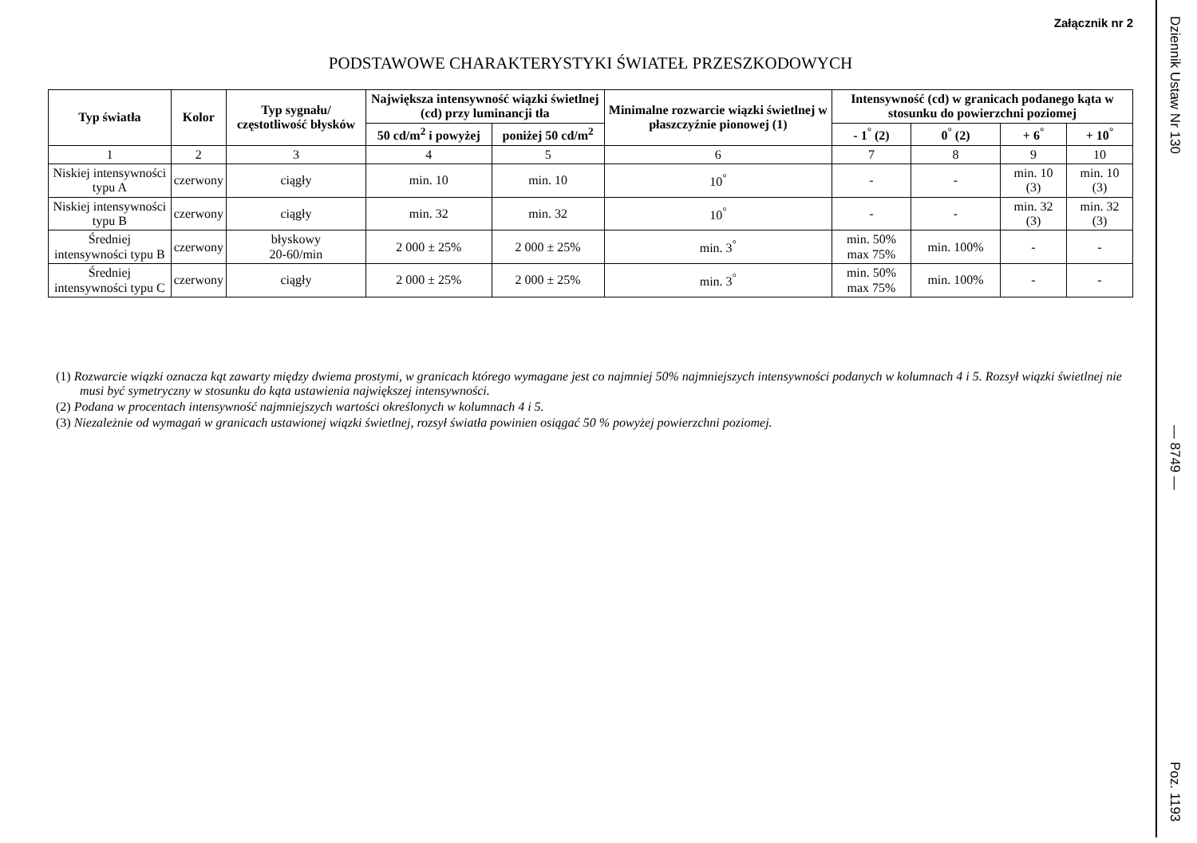Załącznik nr 2
PODSTAWOWE CHARAKTERYSTYKI ŚWIATEŁ PRZESZKODOWYCH
| Typ światła | Kolor | Typ sygnału/ częstotliwość błysków | Największa intensywność wiązki świetlnej (cd) przy luminancji tła | | Minimalne rozwarcie wiązki świetlnej w płaszczyźnie pionowej (1) | Intensywność (cd) w granicach podanego kąta w stosunku do powierzchni poziomej | | | |
| --- | --- | --- | --- | --- | --- | --- | --- | --- | --- |
| | | | 50 cd/m<sup>2</sup> i powyżej | poniżej 50 cd/m<sup>2</sup> | | - 1<sup>°</sup> (2) | 0<sup>°</sup> (2) | + 6<sup>°</sup> | + 10<sup>°</sup> |
| 1 | 2 | 3 | 4 | 5 | 6 | 7 | 8 | 9 | 10 |
| Niskiej intensywności typu A | czerwony | ciągły | min. 10 | min. 10 | 10<sup>°</sup> | - | - | min. 10 (3) | min. 10 (3) |
| Niskiej intensywności typu B | czerwony | ciągły | min. 32 | min. 32 | 10<sup>°</sup> | - | - | min. 32 (3) | min. 32 (3) |
| Średniej intensywności typu B | czerwony | błyskowy 20-60/min | 2 000 ± 25% | 2 000 ± 25% | min. 3<sup>°</sup> | min. 50% max 75% | min. 100% | - | - |
| Średniej intensywności typu C | czerwony | ciągły | 2 000 ± 25% | 2 000 ± 25% | min. 3<sup>°</sup> | min. 50% max 75% | min. 100% | - | - |
(1) Rozwarcie wiązki oznacza kąt zawarty między dwiema prostymi, w granicach którego wymagane jest co najmniej 50% najmniejszych intensywności podanych w kolumnach 4 i 5. Rozsył wiązki świetlnej nie musi być symetryczny w stosunku do kąta ustawienia największej intensywności.
(2) Podana w procentach intensywność najmniejszych wartości określonych w kolumnach 4 i 5.
(3) Niezależnie od wymagań w granicach ustawionej wiązki świetlnej, rozsył światła powinien osiągać 50 % powyżej powierzchni poziomej.
Dziennik Ustaw Nr 130
— 8749 —
Poz. 1193